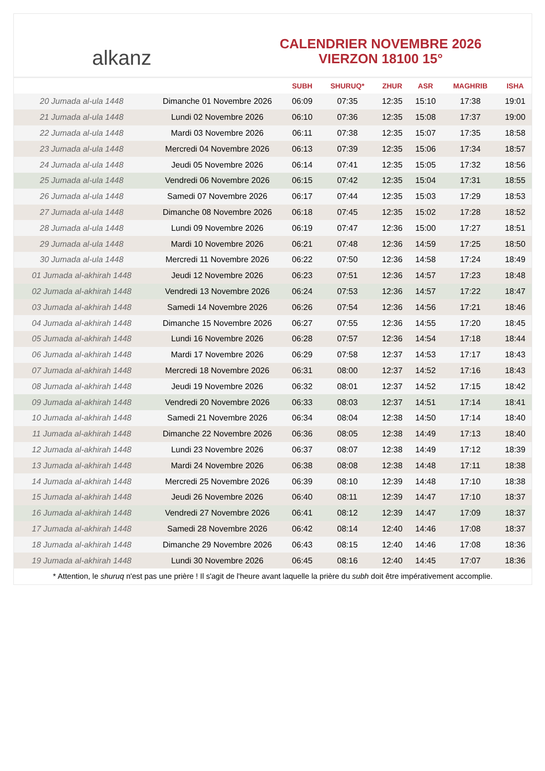alkanz
CALENDRIER NOVEMBRE 2026
VIERZON 18100 15°
| | | SUBH | SHURUQ* | ZHUR | ASR | MAGHRIB | ISHA |
| --- | --- | --- | --- | --- | --- | --- | --- |
| 20 Jumada al-ula 1448 | Dimanche 01 Novembre 2026 | 06:09 | 07:35 | 12:35 | 15:10 | 17:38 | 19:01 |
| 21 Jumada al-ula 1448 | Lundi 02 Novembre 2026 | 06:10 | 07:36 | 12:35 | 15:08 | 17:37 | 19:00 |
| 22 Jumada al-ula 1448 | Mardi 03 Novembre 2026 | 06:11 | 07:38 | 12:35 | 15:07 | 17:35 | 18:58 |
| 23 Jumada al-ula 1448 | Mercredi 04 Novembre 2026 | 06:13 | 07:39 | 12:35 | 15:06 | 17:34 | 18:57 |
| 24 Jumada al-ula 1448 | Jeudi 05 Novembre 2026 | 06:14 | 07:41 | 12:35 | 15:05 | 17:32 | 18:56 |
| 25 Jumada al-ula 1448 | Vendredi 06 Novembre 2026 | 06:15 | 07:42 | 12:35 | 15:04 | 17:31 | 18:55 |
| 26 Jumada al-ula 1448 | Samedi 07 Novembre 2026 | 06:17 | 07:44 | 12:35 | 15:03 | 17:29 | 18:53 |
| 27 Jumada al-ula 1448 | Dimanche 08 Novembre 2026 | 06:18 | 07:45 | 12:35 | 15:02 | 17:28 | 18:52 |
| 28 Jumada al-ula 1448 | Lundi 09 Novembre 2026 | 06:19 | 07:47 | 12:36 | 15:00 | 17:27 | 18:51 |
| 29 Jumada al-ula 1448 | Mardi 10 Novembre 2026 | 06:21 | 07:48 | 12:36 | 14:59 | 17:25 | 18:50 |
| 30 Jumada al-ula 1448 | Mercredi 11 Novembre 2026 | 06:22 | 07:50 | 12:36 | 14:58 | 17:24 | 18:49 |
| 01 Jumada al-akhirah 1448 | Jeudi 12 Novembre 2026 | 06:23 | 07:51 | 12:36 | 14:57 | 17:23 | 18:48 |
| 02 Jumada al-akhirah 1448 | Vendredi 13 Novembre 2026 | 06:24 | 07:53 | 12:36 | 14:57 | 17:22 | 18:47 |
| 03 Jumada al-akhirah 1448 | Samedi 14 Novembre 2026 | 06:26 | 07:54 | 12:36 | 14:56 | 17:21 | 18:46 |
| 04 Jumada al-akhirah 1448 | Dimanche 15 Novembre 2026 | 06:27 | 07:55 | 12:36 | 14:55 | 17:20 | 18:45 |
| 05 Jumada al-akhirah 1448 | Lundi 16 Novembre 2026 | 06:28 | 07:57 | 12:36 | 14:54 | 17:18 | 18:44 |
| 06 Jumada al-akhirah 1448 | Mardi 17 Novembre 2026 | 06:29 | 07:58 | 12:37 | 14:53 | 17:17 | 18:43 |
| 07 Jumada al-akhirah 1448 | Mercredi 18 Novembre 2026 | 06:31 | 08:00 | 12:37 | 14:52 | 17:16 | 18:43 |
| 08 Jumada al-akhirah 1448 | Jeudi 19 Novembre 2026 | 06:32 | 08:01 | 12:37 | 14:52 | 17:15 | 18:42 |
| 09 Jumada al-akhirah 1448 | Vendredi 20 Novembre 2026 | 06:33 | 08:03 | 12:37 | 14:51 | 17:14 | 18:41 |
| 10 Jumada al-akhirah 1448 | Samedi 21 Novembre 2026 | 06:34 | 08:04 | 12:38 | 14:50 | 17:14 | 18:40 |
| 11 Jumada al-akhirah 1448 | Dimanche 22 Novembre 2026 | 06:36 | 08:05 | 12:38 | 14:49 | 17:13 | 18:40 |
| 12 Jumada al-akhirah 1448 | Lundi 23 Novembre 2026 | 06:37 | 08:07 | 12:38 | 14:49 | 17:12 | 18:39 |
| 13 Jumada al-akhirah 1448 | Mardi 24 Novembre 2026 | 06:38 | 08:08 | 12:38 | 14:48 | 17:11 | 18:38 |
| 14 Jumada al-akhirah 1448 | Mercredi 25 Novembre 2026 | 06:39 | 08:10 | 12:39 | 14:48 | 17:10 | 18:38 |
| 15 Jumada al-akhirah 1448 | Jeudi 26 Novembre 2026 | 06:40 | 08:11 | 12:39 | 14:47 | 17:10 | 18:37 |
| 16 Jumada al-akhirah 1448 | Vendredi 27 Novembre 2026 | 06:41 | 08:12 | 12:39 | 14:47 | 17:09 | 18:37 |
| 17 Jumada al-akhirah 1448 | Samedi 28 Novembre 2026 | 06:42 | 08:14 | 12:40 | 14:46 | 17:08 | 18:37 |
| 18 Jumada al-akhirah 1448 | Dimanche 29 Novembre 2026 | 06:43 | 08:15 | 12:40 | 14:46 | 17:08 | 18:36 |
| 19 Jumada al-akhirah 1448 | Lundi 30 Novembre 2026 | 06:45 | 08:16 | 12:40 | 14:45 | 17:07 | 18:36 |
* Attention, le shuruq n'est pas une prière ! Il s'agit de l'heure avant laquelle la prière du subh doit être impérativement accomplie.